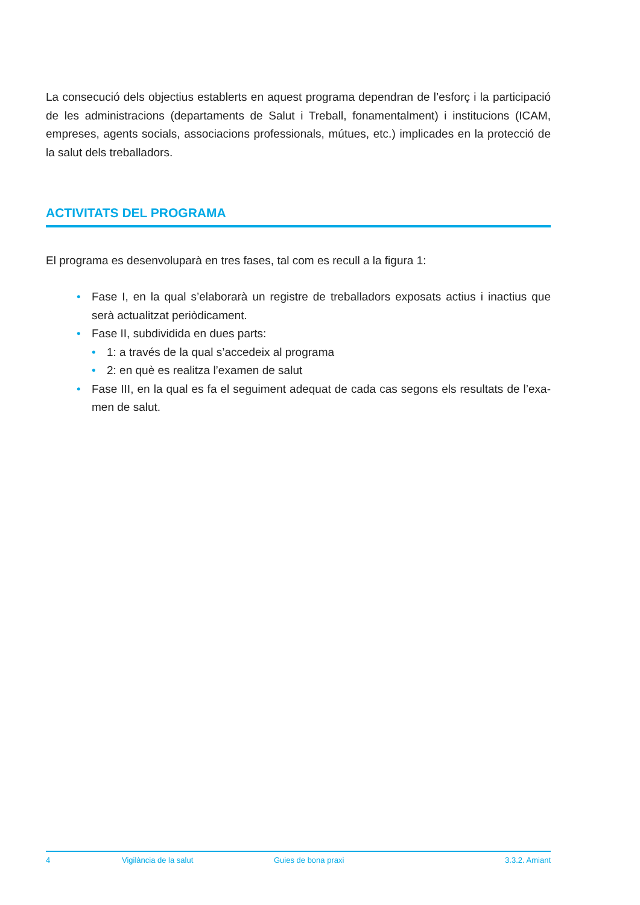La consecució dels objectius establerts en aquest programa dependran de l’esforç i la parti­cipació de les administracions (departaments de Salut i Treball, fonamentalment) i institucions (ICAM, empreses, agents socials, associacions professionals, mútues, etc.) implicades en la protecció de la salut dels treballadors.
ACTIVITATS DEL PROGRAMA
El programa es desenvoluparà en tres fases, tal com es recull a la figura 1:
• Fase I, en la qual s’elaborarà un registre de treballadors exposats actius i inactius que serà actualitzat periòdicament.
• Fase II, subdividida en dues parts:
• 1: a través de la qual s’accedeix al programa
• 2: en què es realitza l’examen de salut
• Fase III, en la qual es fa el seguiment adequat de cada cas segons els resultats de l’exa­men de salut.
4 Vigilància de la salut Guies de bona praxi 3.3.2. Amiant